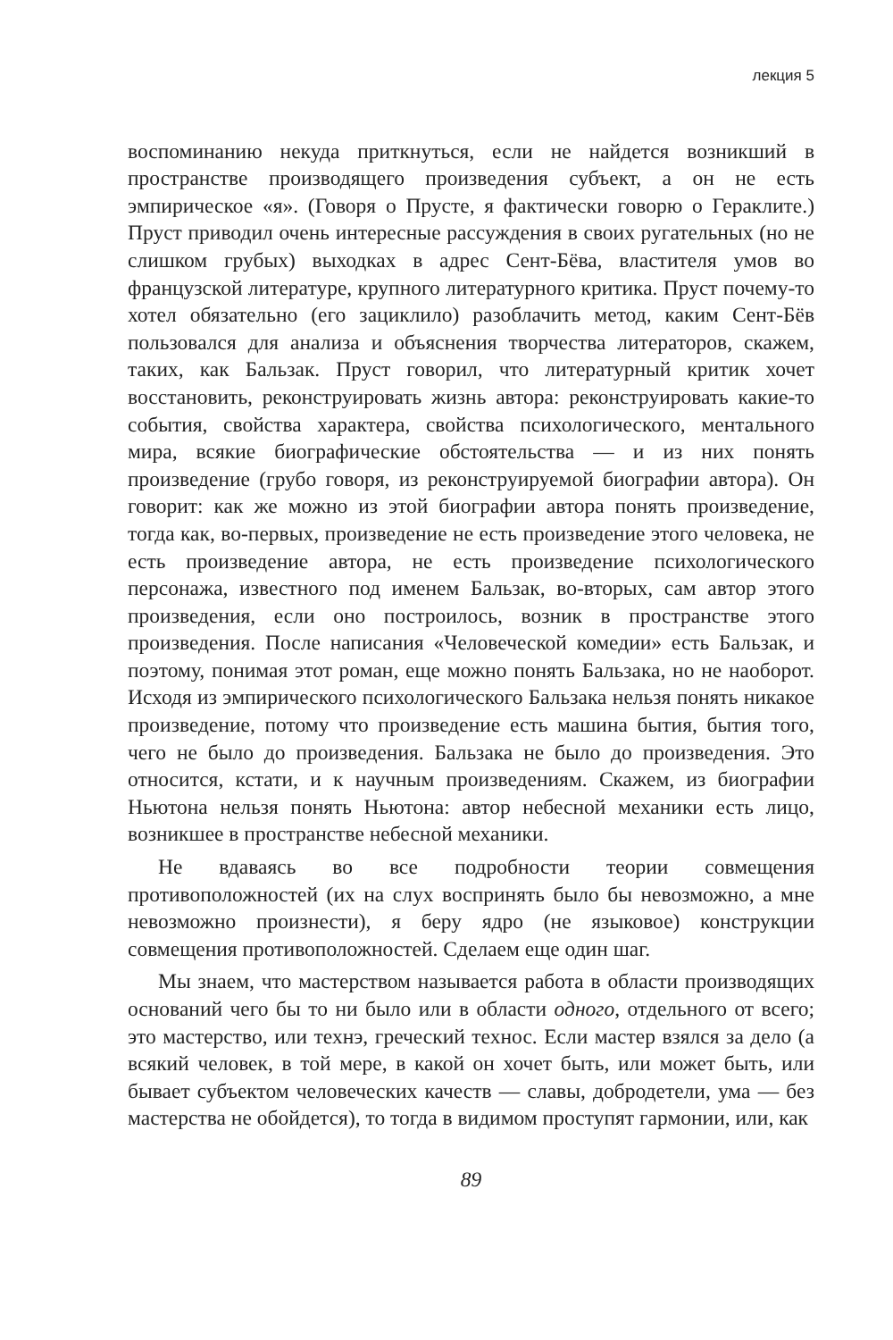лекция 5
воспоминанию некуда приткнуться, если не найдется возникший в пространстве производящего произведения субъект, а он не есть эмпирическое «я». (Говоря о Прусте, я фактически говорю о Гераклите.) Пруст приводил очень интересные рассуждения в своих ругательных (но не слишком грубых) выходках в адрес Сент-Бёва, властителя умов во французской литературе, крупного литературного критика. Пруст почему-то хотел обязательно (его зациклило) разоблачить метод, каким Сент-Бёв пользовался для анализа и объяснения творчества литераторов, скажем, таких, как Бальзак. Пруст говорил, что литературный критик хочет восстановить, реконструировать жизнь автора: реконструировать какие-то события, свойства характера, свойства психологического, ментального мира, всякие биографические обстоятельства — и из них понять произведение (грубо говоря, из реконструируемой биографии автора). Он говорит: как же можно из этой биографии автора понять произведение, тогда как, во-первых, произведение не есть произведение этого человека, не есть произведение автора, не есть произведение психологического персонажа, известного под именем Бальзак, во-вторых, сам автор этого произведения, если оно построилось, возник в пространстве этого произведения. После написания «Человеческой комедии» есть Бальзак, и поэтому, понимая этот роман, еще можно понять Бальзака, но не наоборот. Исходя из эмпирического психологического Бальзака нельзя понять никакое произведение, потому что произведение есть машина бытия, бытия того, чего не было до произведения. Бальзака не было до произведения. Это относится, кстати, и к научным произведениям. Скажем, из биографии Ньютона нельзя понять Ньютона: автор небесной механики есть лицо, возникшее в пространстве небесной механики.
Не вдаваясь во все подробности теории совмещения противоположностей (их на слух воспринять было бы невозможно, а мне невозможно произнести), я беру ядро (не языковое) конструкции совмещения противоположностей. Сделаем еще один шаг.
Мы знаем, что мастерством называется работа в области производящих оснований чего бы то ни было или в области одного, отдельного от всего; это мастерство, или технэ, греческий технос. Если мастер взялся за дело (а всякий человек, в той мере, в какой он хочет быть, или может быть, или бывает субъектом человеческих качеств — славы, добродетели, ума — без мастерства не обойдется), то тогда в видимом проступят гармонии, или, как
89